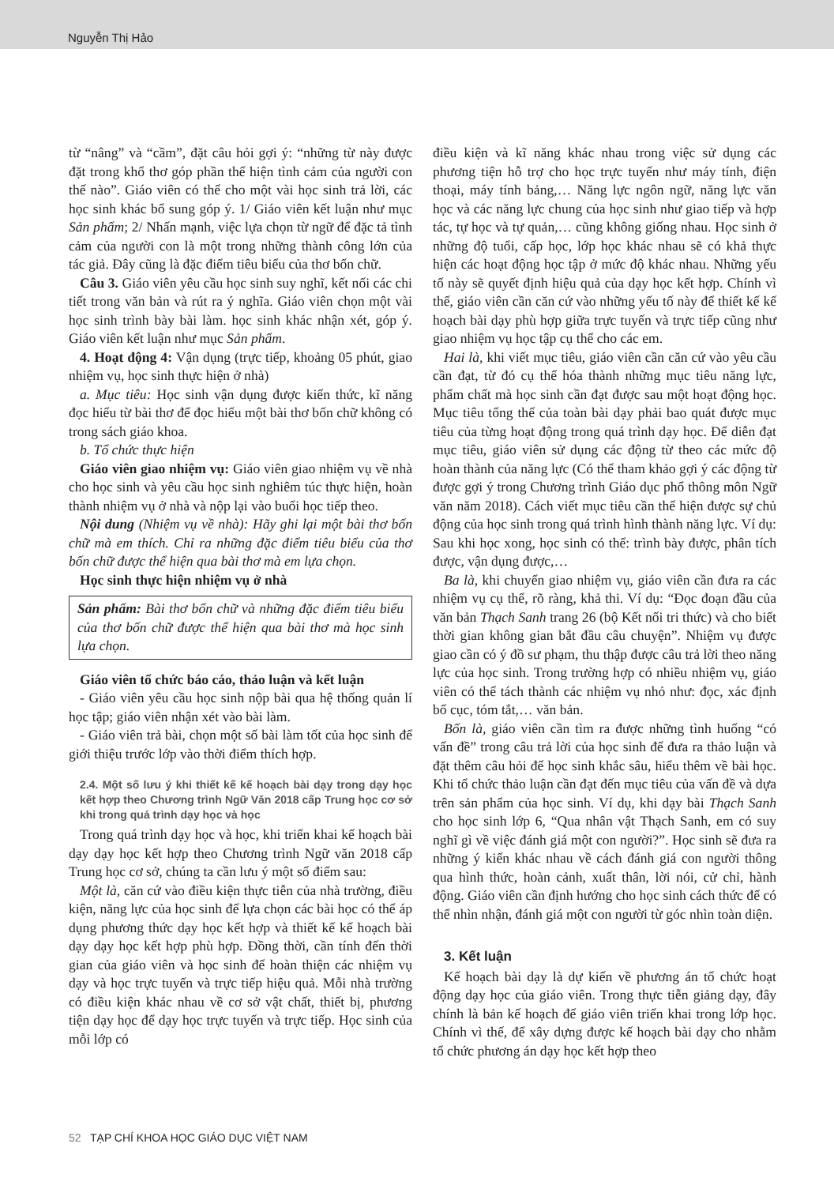Nguyễn Thị Hảo
từ “nâng” và “cầm”, đặt câu hỏi gợi ý: “những từ này được đặt trong khổ thơ góp phần thể hiện tình cảm của người con thế nào”. Giáo viên có thể cho một vài học sinh trả lời, các học sinh khác bổ sung góp ý. 1/ Giáo viên kết luận như mục Sản phẩm; 2/ Nhấn mạnh, việc lựa chọn từ ngữ để đặc tả tình cảm của người con là một trong những thành công lớn của tác giả. Đây cũng là đặc điểm tiêu biểu của thơ bốn chữ.
Câu 3. Giáo viên yêu cầu học sinh suy nghĩ, kết nối các chi tiết trong văn bản và rút ra ý nghĩa. Giáo viên chọn một vài học sinh trình bày bài làm. học sinh khác nhận xét, góp ý. Giáo viên kết luận như mục Sản phẩm.
4. Hoạt động 4: Vận dụng (trực tiếp, khoảng 05 phút, giao nhiệm vụ, học sinh thực hiện ở nhà)
a. Mục tiêu: Học sinh vận dụng được kiến thức, kĩ năng đọc hiểu từ bài thơ để đọc hiểu một bài thơ bốn chữ không có trong sách giáo khoa.
b. Tổ chức thực hiện
Giáo viên giao nhiệm vụ: Giáo viên giao nhiệm vụ về nhà cho học sinh và yêu cầu học sinh nghiêm túc thực hiện, hoàn thành nhiệm vụ ở nhà và nộp lại vào buổi học tiếp theo.
Nội dung (Nhiệm vụ về nhà): Hãy ghi lại một bài thơ bốn chữ mà em thích. Chỉ ra những đặc điểm tiêu biểu của thơ bốn chữ được thể hiện qua bài thơ mà em lựa chọn.
Học sinh thực hiện nhiệm vụ ở nhà
Sản phẩm: Bài thơ bốn chữ và những đặc điểm tiêu biểu của thơ bốn chữ được thể hiện qua bài thơ mà học sinh lựa chọn.
Giáo viên tổ chức báo cáo, thảo luận và kết luận
- Giáo viên yêu cầu học sinh nộp bài qua hệ thống quản lí học tập; giáo viên nhận xét vào bài làm.
- Giáo viên trả bài, chọn một số bài làm tốt của học sinh để giới thiệu trước lớp vào thời điểm thích hợp.
2.4. Một số lưu ý khi thiết kế kế hoạch bài dạy trong dạy học kết hợp theo Chương trình Ngữ Văn 2018 cấp Trung học cơ sở khi trong quá trình dạy học và học
Trong quá trình dạy học và học, khi triển khai kế hoạch bài dạy dạy học kết hợp theo Chương trình Ngữ văn 2018 cấp Trung học cơ sở, chúng ta cần lưu ý một số điểm sau:
Một là, căn cứ vào điều kiện thực tiễn của nhà trường, điều kiện, năng lực của học sinh để lựa chọn các bài học có thể áp dụng phương thức dạy học kết hợp và thiết kế kế hoạch bài dạy dạy học kết hợp phù hợp. Đồng thời, cần tính đến thời gian của giáo viên và học sinh để hoàn thiện các nhiệm vụ dạy và học trực tuyến và trực tiếp hiệu quả. Mỗi nhà trường có điều kiện khác nhau về cơ sở vật chất, thiết bị, phương tiện dạy học để dạy học trực tuyến và trực tiếp. Học sinh của mỗi lớp có
điều kiện và kĩ năng khác nhau trong việc sử dụng các phương tiện hỗ trợ cho học trực tuyến như máy tính, điện thoại, máy tính bảng,… Năng lực ngôn ngữ, năng lực văn học và các năng lực chung của học sinh như giao tiếp và hợp tác, tự học và tự quản,… cũng không giống nhau. Học sinh ở những độ tuổi, cấp học, lớp học khác nhau sẽ có khả thực hiện các hoạt động học tập ở mức độ khác nhau. Những yếu tố này sẽ quyết định hiệu quả của dạy học kết hợp. Chính vì thế, giáo viên cần căn cứ vào những yếu tố này để thiết kế kế hoạch bài dạy phù hợp giữa trực tuyến và trực tiếp cũng như giao nhiệm vụ học tập cụ thể cho các em.
Hai là, khi viết mục tiêu, giáo viên cần căn cứ vào yêu cầu cần đạt, từ đó cụ thể hóa thành những mục tiêu năng lực, phẩm chất mà học sinh cần đạt được sau một hoạt động học. Mục tiêu tổng thể của toàn bài dạy phải bao quát được mục tiêu của từng hoạt động trong quá trình dạy học. Để diễn đạt mục tiêu, giáo viên sử dụng các động từ theo các mức độ hoàn thành của năng lực (Có thể tham khảo gợi ý các động từ được gợi ý trong Chương trình Giáo dục phổ thông môn Ngữ văn năm 2018). Cách viết mục tiêu cần thể hiện được sự chủ động của học sinh trong quá trình hình thành năng lực. Ví dụ: Sau khi học xong, học sinh có thể: trình bày được, phân tích được, vận dụng được,…
Ba là, khi chuyển giao nhiệm vụ, giáo viên cần đưa ra các nhiệm vụ cụ thể, rõ ràng, khả thi. Ví dụ: “Đọc đoạn đầu của văn bản Thạch Sanh trang 26 (bộ Kết nối tri thức) và cho biết thời gian không gian bắt đầu câu chuyện”. Nhiệm vụ được giao cần có ý đồ sư phạm, thu thập được câu trả lời theo năng lực của học sinh. Trong trường hợp có nhiều nhiệm vụ, giáo viên có thể tách thành các nhiệm vụ nhỏ như: đọc, xác định bố cục, tóm tắt,… văn bản.
Bốn là, giáo viên cần tìm ra được những tình huống “có vấn đề” trong câu trả lời của học sinh để đưa ra thảo luận và đặt thêm câu hỏi để học sinh khắc sâu, hiểu thêm về bài học. Khi tổ chức thảo luận cần đạt đến mục tiêu của vấn đề và dựa trên sản phẩm của học sinh. Ví dụ, khi dạy bài Thạch Sanh cho học sinh lớp 6, “Qua nhân vật Thạch Sanh, em có suy nghĩ gì về việc đánh giá một con người?”. Học sinh sẽ đưa ra những ý kiến khác nhau về cách đánh giá con người thông qua hình thức, hoàn cảnh, xuất thân, lời nói, cử chỉ, hành động. Giáo viên cần định hướng cho học sinh cách thức để có thể nhìn nhận, đánh giá một con người từ góc nhìn toàn diện.
3. Kết luận
Kế hoạch bài dạy là dự kiến về phương án tổ chức hoạt động dạy học của giáo viên. Trong thực tiễn giảng dạy, đây chính là bản kế hoạch để giáo viên triển khai trong lớp học. Chính vì thế, để xây dựng được kế hoạch bài dạy cho nhằm tổ chức phương án dạy học kết hợp theo
52 TẠP CHÍ KHOA HỌC GIÁO DỤC VIỆT NAM